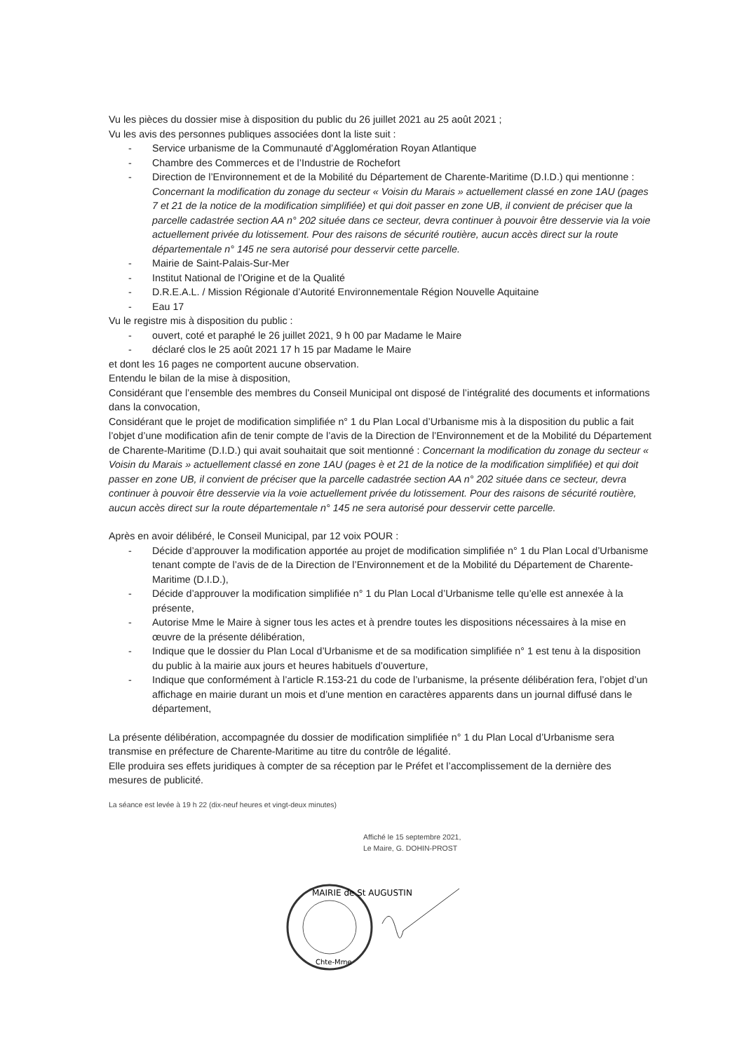Vu les pièces du dossier mise à disposition du public du 26 juillet 2021 au 25 août 2021 ;
Vu les avis des personnes publiques associées dont la liste suit :
- Service urbanisme de la Communauté d’Agglomération Royan Atlantique
- Chambre des Commerces et de l’Industrie de Rochefort
- Direction de l’Environnement et de la Mobilité du Département de Charente-Maritime (D.I.D.) qui mentionne : Concernant la modification du zonage du secteur « Voisin du Marais » actuellement classé en zone 1AU (pages 7 et 21 de la notice de la modification simplifiée) et qui doit passer en zone UB, il convient de préciser que la parcelle cadastrée section AA n° 202 située dans ce secteur, devra continuer à pouvoir être desservie via la voie actuellement privée du lotissement. Pour des raisons de sécurité routière, aucun accès direct sur la route départementale n° 145 ne sera autorisé pour desservir cette parcelle.
- Mairie de Saint-Palais-Sur-Mer
- Institut National de l’Origine et de la Qualité
- D.R.E.A.L. / Mission Régionale d’Autorité Environnementale Région Nouvelle Aquitaine
- Eau 17
Vu le registre mis à disposition du public :
- ouvert, coté et paraphé le 26 juillet 2021, 9 h 00 par Madame le Maire
- déclaré clos le 25 août 2021 17 h 15 par Madame le Maire
et dont les 16 pages ne comportent aucune observation.
Entendu le bilan de la mise à disposition,
Considérant que l’ensemble des membres du Conseil Municipal ont disposé de l’intégralité des documents et informations dans la convocation,
Considérant que le projet de modification simplifiée n° 1 du Plan Local d’Urbanisme mis à la disposition du public a fait l’objet d’une modification afin de tenir compte de l’avis de la Direction de l’Environnement et de la Mobilité du Département de Charente-Maritime (D.I.D.) qui avait souhaitait que soit mentionné : Concernant la modification du zonage du secteur « Voisin du Marais » actuellement classé en zone 1AU (pages è et 21 de la notice de la modification simplifiée) et qui doit passer en zone UB, il convient de préciser que la parcelle cadastrée section AA n° 202 située dans ce secteur, devra continuer à pouvoir être desservie via la voie actuellement privée du lotissement. Pour des raisons de sécurité routière, aucun accès direct sur la route départementale n° 145 ne sera autorisé pour desservir cette parcelle.
Après en avoir délibéré, le Conseil Municipal, par 12 voix POUR :
- Décide d’approuver la modification apportée au projet de modification simplifiée n° 1 du Plan Local d’Urbanisme tenant compte de l’avis de de la Direction de l’Environnement et de la Mobilité du Département de Charente-Maritime (D.I.D.),
- Décide d’approuver la modification simplifiée n° 1 du Plan Local d’Urbanisme telle qu’elle est annexée à la présente,
- Autorise Mme le Maire à signer tous les actes et à prendre toutes les dispositions nécessaires à la mise en œuvre de la présente délibération,
- Indique que le dossier du Plan Local d’Urbanisme et de sa modification simplifiée n° 1 est tenu à la disposition du public à la mairie aux jours et heures habituels d’ouverture,
- Indique que conformément à l’article R.153-21 du code de l’urbanisme, la présente délibération fera, l’objet d’un affichage en mairie durant un mois et d’une mention en caractères apparents dans un journal diffusé dans le département,
La présente délibération, accompagnée du dossier de modification simplifiée n° 1 du Plan Local d’Urbanisme sera transmise en préfecture de Charente-Maritime au titre du contrôle de légalité.
Elle produira ses effets juridiques à compter de sa réception par le Préfet et l’accomplissement de la dernière des mesures de publicité.
La séance est levée à 19 h 22 (dix-neuf heures et vingt-deux minutes)
Affiché le 15 septembre 2021,
Le Maire, G. DOHIN-PROST
MAIRIE de St AUGUSTIN
Chte-Mme